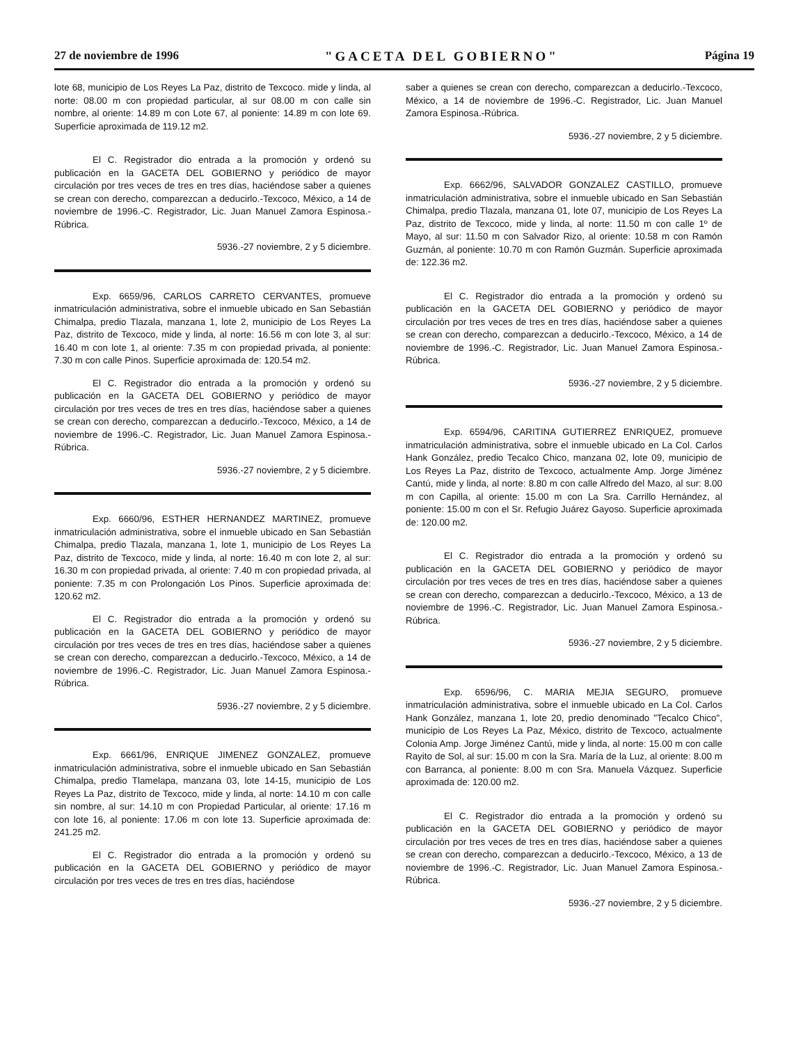27 de noviembre de 1996 "GACETA DEL GOBIERNO" Página 19
lote 68, municipio de Los Reyes La Paz, distrito de Texcoco. mide y linda, al norte: 08.00 m con propiedad particular, al sur 08.00 m con calle sin nombre, al oriente: 14.89 m con Lote 67, al poniente: 14.89 m con lote 69. Superficie aproximada de 119.12 m2.
El C. Registrador dio entrada a la promoción y ordenó su publicación en la GACETA DEL GOBIERNO y periódico de mayor circulación por tres veces de tres en tres días, haciéndose saber a quienes se crean con derecho, comparezcan a deducirlo.-Texcoco, México, a 14 de noviembre de 1996.-C. Registrador, Lic. Juan Manuel Zamora Espinosa.-Rúbrica.
5936.-27 noviembre, 2 y 5 diciembre.
Exp. 6659/96, CARLOS CARRETO CERVANTES, promueve inmatriculación administrativa, sobre el inmueble ubicado en San Sebastián Chimalpa, predio Tlazala, manzana 1, lote 2, municipio de Los Reyes La Paz, distrito de Texcoco, mide y linda, al norte: 16.56 m con lote 3, al sur: 16.40 m con lote 1, al oriente: 7.35 m con propiedad privada, al poniente: 7.30 m con calle Pinos. Superficie aproximada de: 120.54 m2.
El C. Registrador dio entrada a la promoción y ordenó su publicación en la GACETA DEL GOBIERNO y periódico de mayor circulación por tres veces de tres en tres días, haciéndose saber a quienes se crean con derecho, comparezcan a deducirlo.-Texcoco, México, a 14 de noviembre de 1996.-C. Registrador, Lic. Juan Manuel Zamora Espinosa.-Rúbrica.
5936.-27 noviembre, 2 y 5 diciembre.
Exp. 6660/96, ESTHER HERNANDEZ MARTINEZ, promueve inmatriculación administrativa, sobre el inmueble ubicado en San Sebastián Chimalpa, predio Tlazala, manzana 1, lote 1, municipio de Los Reyes La Paz, distrito de Texcoco, mide y linda, al norte: 16.40 m con lote 2, al sur: 16.30 m con propiedad privada, al oriente: 7.40 m con propiedad privada, al poniente: 7.35 m con Prolongación Los Pinos. Superficie aproximada de: 120.62 m2.
El C. Registrador dio entrada a la promoción y ordenó su publicación en la GACETA DEL GOBIERNO y periódico de mayor circulación por tres veces de tres en tres días, haciéndose saber a quienes se crean con derecho, comparezcan a deducirlo.-Texcoco, México, a 14 de noviembre de 1996.-C. Registrador, Lic. Juan Manuel Zamora Espinosa.-Rúbrica.
5936.-27 noviembre, 2 y 5 diciembre.
Exp. 6661/96, ENRIQUE JIMENEZ GONZALEZ, promueve inmatriculación administrativa, sobre el inmueble ubicado en San Sebastián Chimalpa, predio Tlamelapa, manzana 03, lote 14-15, municipio de Los Reyes La Paz, distrito de Texcoco, mide y linda, al norte: 14.10 m con calle sin nombre, al sur: 14.10 m con Propiedad Particular, al oriente: 17.16 m con lote 16, al poniente: 17.06 m con lote 13. Superficie aproximada de: 241.25 m2.
El C. Registrador dio entrada a la promoción y ordenó su publicación en la GACETA DEL GOBIERNO y periódico de mayor circulación por tres veces de tres en tres días, haciéndose
saber a quienes se crean con derecho, comparezcan a deducirlo.-Texcoco, México, a 14 de noviembre de 1996.-C. Registrador, Lic. Juan Manuel Zamora Espinosa.-Rúbrica.
5936.-27 noviembre, 2 y 5 diciembre.
Exp. 6662/96, SALVADOR GONZALEZ CASTILLO, promueve inmatriculación administrativa, sobre el inmueble ubicado en San Sebastián Chimalpa, predio Tlazala, manzana 01, lote 07, municipio de Los Reyes La Paz, distrito de Texcoco, mide y linda, al norte: 11.50 m con calle 1º de Mayo, al sur: 11.50 m con Salvador Rizo, al oriente: 10.58 m con Ramón Guzmán, al poniente: 10.70 m con Ramón Guzmán. Superficie aproximada de: 122.36 m2.
El C. Registrador dio entrada a la promoción y ordenó su publicación en la GACETA DEL GOBIERNO y periódico de mayor circulación por tres veces de tres en tres días, haciéndose saber a quienes se crean con derecho, comparezcan a deducirlo.-Texcoco, México, a 14 de noviembre de 1996.-C. Registrador, Lic. Juan Manuel Zamora Espinosa.-Rúbrica.
5936.-27 noviembre, 2 y 5 diciembre.
Exp. 6594/96, CARITINA GUTIERREZ ENRIQUEZ, promueve inmatriculación administrativa, sobre el inmueble ubicado en La Col. Carlos Hank González, predio Tecalco Chico, manzana 02, lote 09, municipio de Los Reyes La Paz, distrito de Texcoco, actualmente Amp. Jorge Jiménez Cantú, mide y linda, al norte: 8.80 m con calle Alfredo del Mazo, al sur: 8.00 m con Capilla, al oriente: 15.00 m con La Sra. Carrillo Hernández, al poniente: 15.00 m con el Sr. Refugio Juárez Gayoso. Superficie aproximada de: 120.00 m2.
El C. Registrador dio entrada a la promoción y ordenó su publicación en la GACETA DEL GOBIERNO y periódico de mayor circulación por tres veces de tres en tres días, haciéndose saber a quienes se crean con derecho, comparezcan a deducirlo.-Texcoco, México, a 13 de noviembre de 1996.-C. Registrador, Lic. Juan Manuel Zamora Espinosa.-Rúbrica.
5936.-27 noviembre, 2 y 5 diciembre.
Exp. 6596/96, C. MARIA MEJIA SEGURO, promueve inmatriculación administrativa, sobre el inmueble ubicado en La Col. Carlos Hank González, manzana 1, lote 20, predio denominado "Tecalco Chico", municipio de Los Reyes La Paz, México, distrito de Texcoco, actualmente Colonia Amp. Jorge Jiménez Cantú, mide y linda, al norte: 15.00 m con calle Rayito de Sol, al sur: 15.00 m con la Sra. María de la Luz, al oriente: 8.00 m con Barranca, al poniente: 8.00 m con Sra. Manuela Vázquez. Superficie aproximada de: 120.00 m2.
El C. Registrador dio entrada a la promoción y ordenó su publicación en la GACETA DEL GOBIERNO y periódico de mayor circulación por tres veces de tres en tres días, haciéndose saber a quienes se crean con derecho, comparezcan a deducirlo.-Texcoco, México, a 13 de noviembre de 1996.-C. Registrador, Lic. Juan Manuel Zamora Espinosa.-Rúbrica.
5936.-27 noviembre, 2 y 5 diciembre.